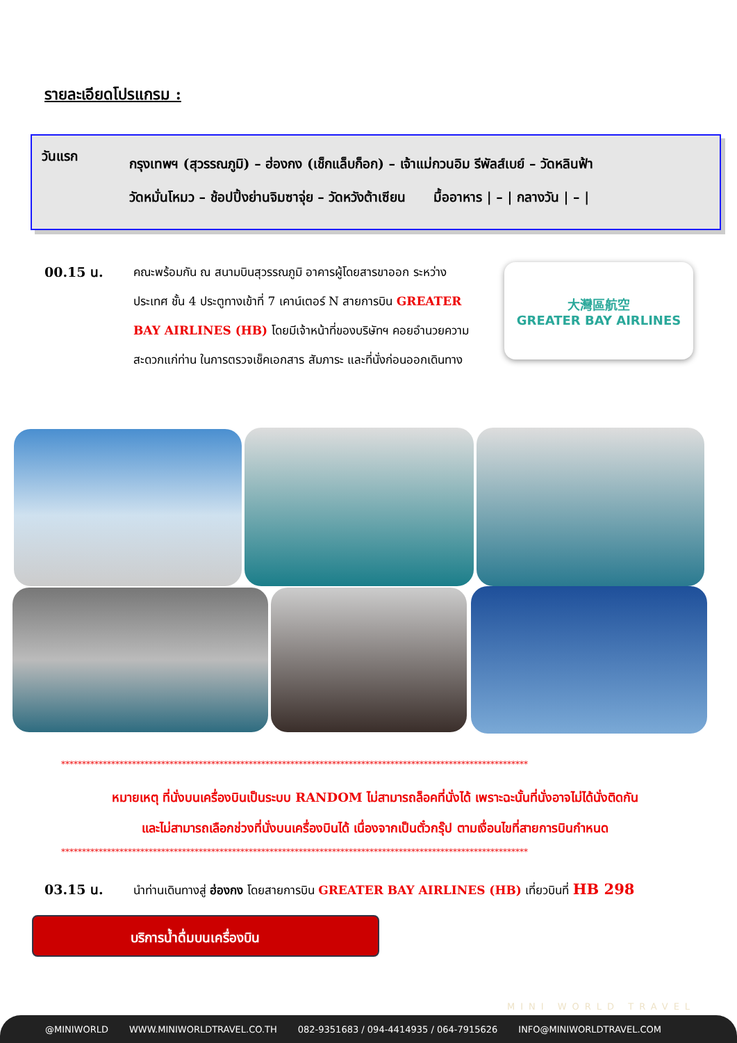รายละเอียดโปรแกรม :
วันแรก
กรุงเทพฯ (สุวรรณภูมิ) – ฮ่องกง (เช็กแล็บก็อก) – เจ้าแม่กวนอิม รีพัลส์เบย์ – วัดหลินฟ้า
วัดหมั่นโหมว – ช้อปปิ้งย่านจิมซาจุ่ย – วัดหวังต้าเซียน มื้ออาหาร | – | กลางวัน | – |
00.15 น.
คณะพร้อมกัน ณ สนามบินสุวรรณภูมิ อาคารผู้โดยสารขาออก ระหว่างประเทศ ชั้น 4 ประตูทางเข้าที่ 7 เคาน์เตอร์ N สายการบิน GREATER BAY AIRLINES (HB) โดยมีเจ้าหน้าที่ของบริษัทฯ คอยอำนวยความสะดวกแก่ท่าน ในการตรวจเช็คเอกสาร สัมภาระ และที่นั่งก่อนออกเดินทาง
大灣區航空
GREATER BAY AIRLINES
****************************************************************************************************************
หมายเหตุ ที่นั่งบนเครื่องบินเป็นระบบ RANDOM ไม่สามารถล็อคที่นั่งได้ เพราะฉะนั้นที่นั่งอาจไม่ได้นั่งติดกัน
และไม่สามารถเลือกช่วงที่นั่งบนเครื่องบินได้ เนื่องจากเป็นตั๋วกรุ๊ป ตามเงื่อนไขที่สายการบินกำหนด
****************************************************************************************************************
03.15 น.
นำท่านเดินทางสู่ ฮ่องกง โดยสายการบิน GREATER BAY AIRLINES (HB) เที่ยวบินที่ HB 298
บริการน้ำดื่มบนเครื่องบิน
MINI WORLD TRAVEL
@MINIWORLD WWW.MINIWORLDTRAVEL.CO.TH 082-9351683 / 094-4414935 / 064-7915626 INFO@MINIWORLDTRAVEL.COM